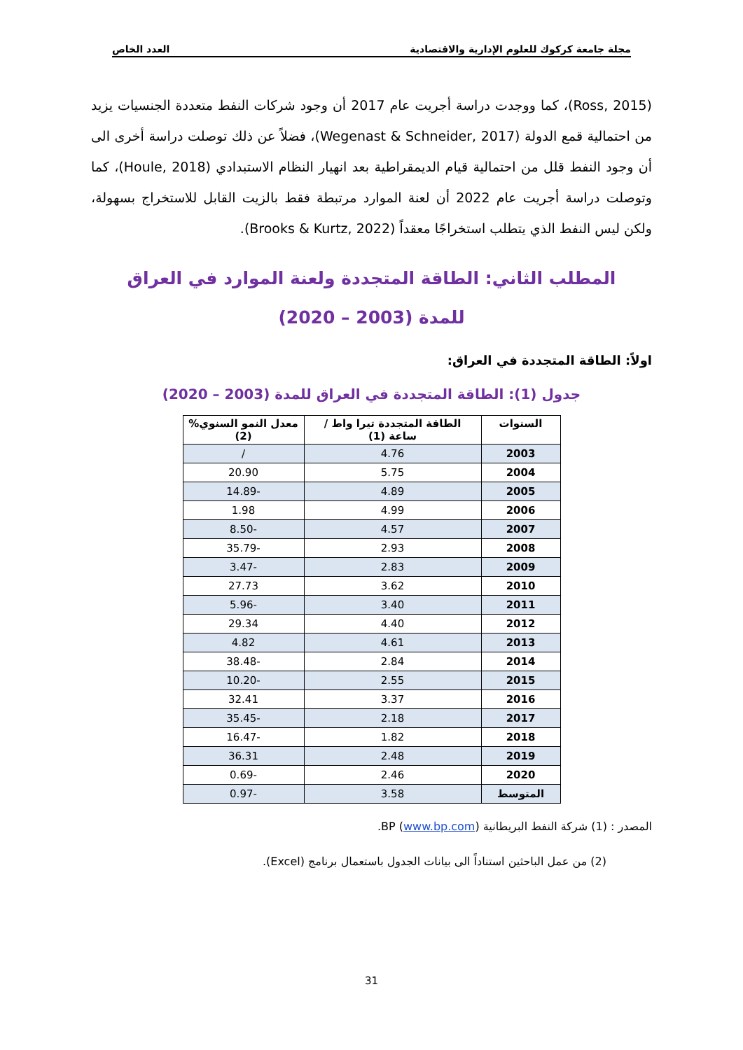مجلة جامعة كركوك للعلوم الإدارية والاقتصادية العدد الخاص
(Ross, 2015)، كما ووجدت دراسة أجريت عام 2017 أن وجود شركات النفط متعددة الجنسيات يزيد من احتمالية قمع الدولة (Wegenast & Schneider, 2017)، فضلاً عن ذلك توصلت دراسة أخرى الى أن وجود النفط قلل من احتمالية قيام الديمقراطية بعد انهيار النظام الاستبدادي (Houle, 2018)، كما وتوصلت دراسة أجريت عام 2022 أن لعنة الموارد مرتبطة فقط بالزيت القابل للاستخراج بسهولة، ولكن ليس النفط الذي يتطلب استخراجًا معقداً (Brooks & Kurtz, 2022).
المطلب الثاني: الطاقة المتجددة ولعنة الموارد في العراق
للمدة (2003 – 2020)
اولاً: الطاقة المتجددة في العراق:
جدول (1): الطاقة المتجددة في العراق للمدة (2003 – 2020)
| السنوات | الطاقة المتجددة تيرا واط / ساعة (1) | معدل النمو السنوي% (2) |
| --- | --- | --- |
| 2003 | 4.76 | / |
| 2004 | 5.75 | 20.90 |
| 2005 | 4.89 | -14.89 |
| 2006 | 4.99 | 1.98 |
| 2007 | 4.57 | -8.50 |
| 2008 | 2.93 | -35.79 |
| 2009 | 2.83 | -3.47 |
| 2010 | 3.62 | 27.73 |
| 2011 | 3.40 | -5.96 |
| 2012 | 4.40 | 29.34 |
| 2013 | 4.61 | 4.82 |
| 2014 | 2.84 | -38.48 |
| 2015 | 2.55 | -10.20 |
| 2016 | 3.37 | 32.41 |
| 2017 | 2.18 | -35.45 |
| 2018 | 1.82 | -16.47 |
| 2019 | 2.48 | 36.31 |
| 2020 | 2.46 | -0.69 |
| المتوسط | 3.58 | -0.97 |
المصدر : (1) شركة النفط البريطانية BP (www.bp.com).
(2) من عمل الباحثين استناداً الى بيانات الجدول باستعمال برنامج (Excel).
31